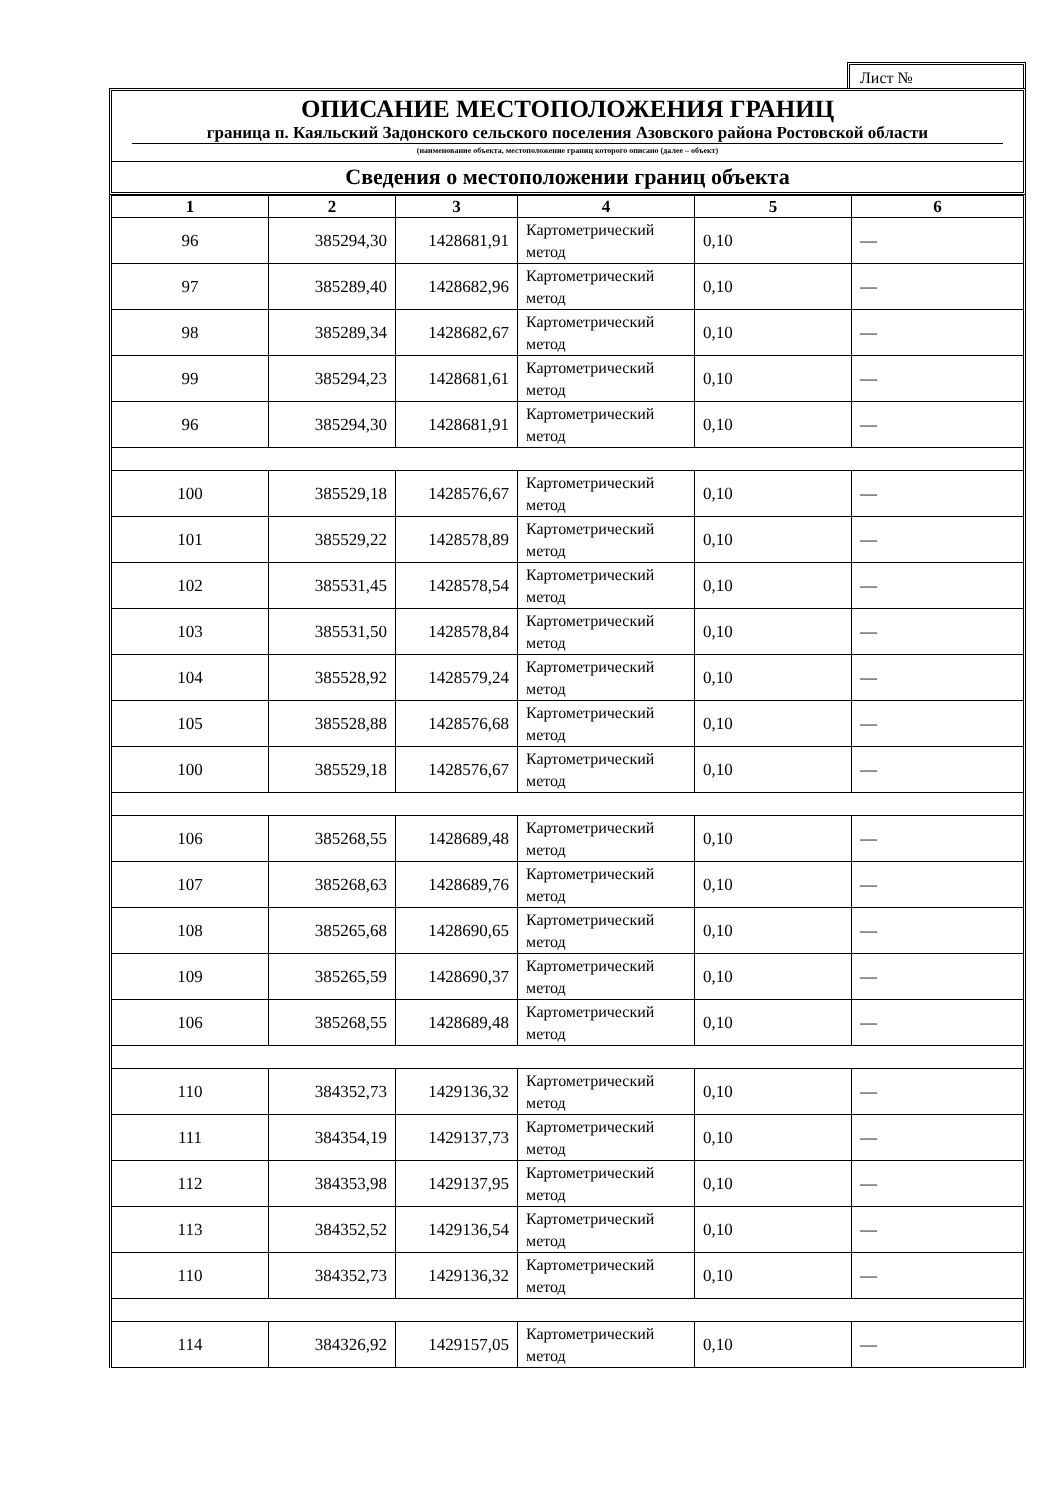Лист №
ОПИСАНИЕ МЕСТОПОЛОЖЕНИЯ ГРАНИЦ
граница п. Каяльский Задонского сельского поселения Азовского района Ростовской области
(наименование объекта, местоположение границ которого описано (далее – объект)
Сведения о местоположении границ объекта
| 1 | 2 | 3 | 4 | 5 | 6 |
| --- | --- | --- | --- | --- | --- |
| 96 | 385294,30 | 1428681,91 | Картометрический метод | 0,10 | — |
| 97 | 385289,40 | 1428682,96 | Картометрический метод | 0,10 | — |
| 98 | 385289,34 | 1428682,67 | Картометрический метод | 0,10 | — |
| 99 | 385294,23 | 1428681,61 | Картометрический метод | 0,10 | — |
| 96 | 385294,30 | 1428681,91 | Картометрический метод | 0,10 | — |
| 100 | 385529,18 | 1428576,67 | Картометрический метод | 0,10 | — |
| 101 | 385529,22 | 1428578,89 | Картометрический метод | 0,10 | — |
| 102 | 385531,45 | 1428578,54 | Картометрический метод | 0,10 | — |
| 103 | 385531,50 | 1428578,84 | Картометрический метод | 0,10 | — |
| 104 | 385528,92 | 1428579,24 | Картометрический метод | 0,10 | — |
| 105 | 385528,88 | 1428576,68 | Картометрический метод | 0,10 | — |
| 100 | 385529,18 | 1428576,67 | Картометрический метод | 0,10 | — |
| 106 | 385268,55 | 1428689,48 | Картометрический метод | 0,10 | — |
| 107 | 385268,63 | 1428689,76 | Картометрический метод | 0,10 | — |
| 108 | 385265,68 | 1428690,65 | Картометрический метод | 0,10 | — |
| 109 | 385265,59 | 1428690,37 | Картометрический метод | 0,10 | — |
| 106 | 385268,55 | 1428689,48 | Картометрический метод | 0,10 | — |
| 110 | 384352,73 | 1429136,32 | Картометрический метод | 0,10 | — |
| 111 | 384354,19 | 1429137,73 | Картометрический метод | 0,10 | — |
| 112 | 384353,98 | 1429137,95 | Картометрический метод | 0,10 | — |
| 113 | 384352,52 | 1429136,54 | Картометрический метод | 0,10 | — |
| 110 | 384352,73 | 1429136,32 | Картометрический метод | 0,10 | — |
| 114 | 384326,92 | 1429157,05 | Картометрический метод | 0,10 | — |